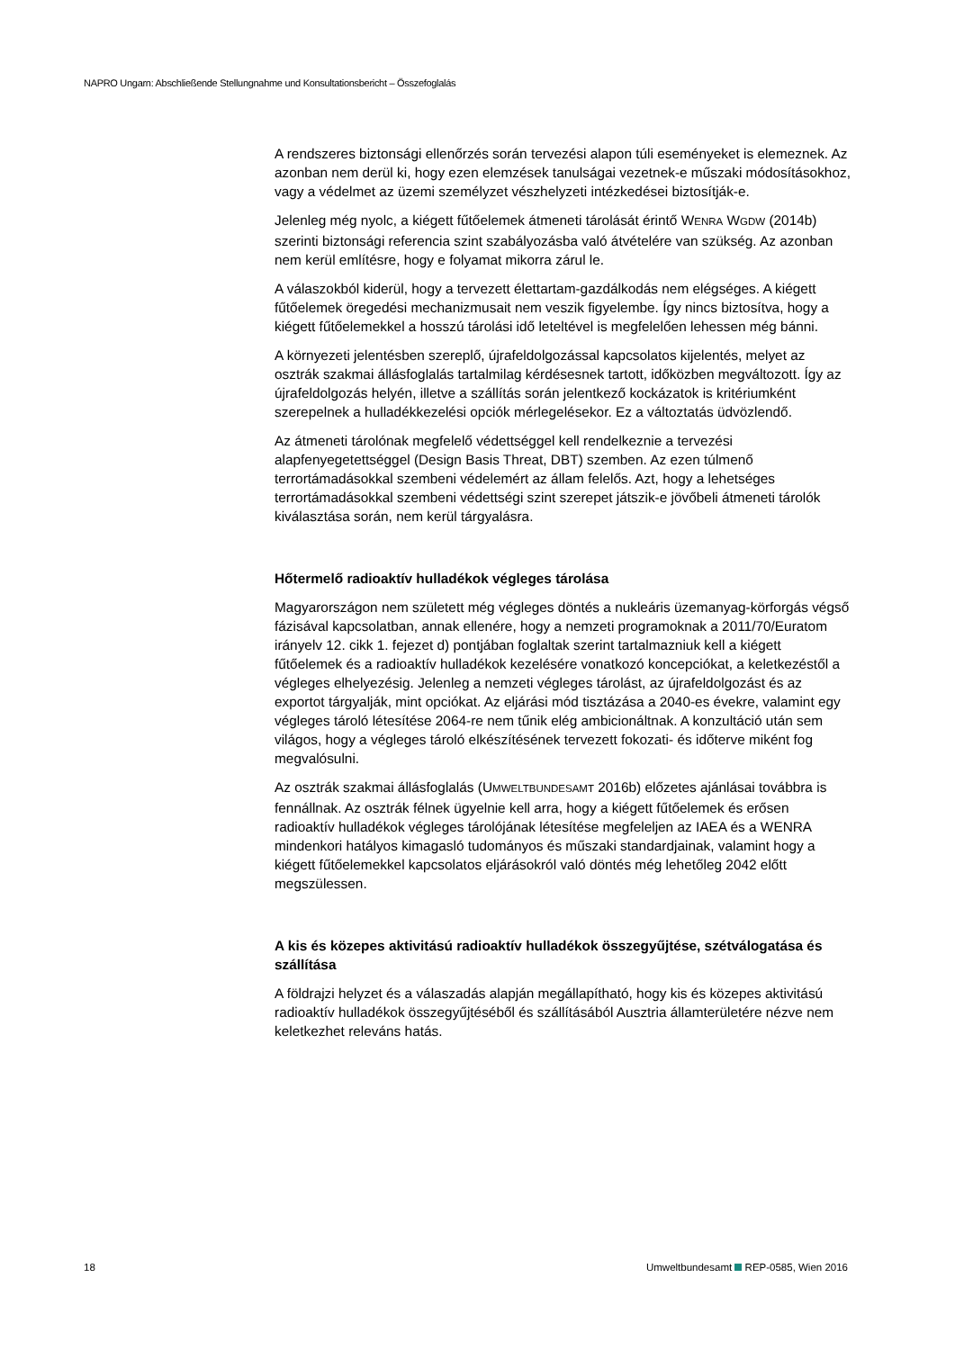NAPRO Ungarn: Abschließende Stellungnahme und Konsultationsbericht – Összefoglalás
A rendszeres biztonsági ellenőrzés során tervezési alapon túli eseményeket is elemeznek. Az azonban nem derül ki, hogy ezen elemzések tanulságai vezetnek-e műszaki módosításokhoz, vagy a védelmet az üzemi személyzet vészhelyzeti intézkedései biztosítják-e.
Jelenleg még nyolc, a kiégett fűtőelemek átmeneti tárolását érintő WENRA WGDW (2014b) szerinti biztonsági referencia szint szabályozásba való átvételére van szükség. Az azonban nem kerül említésre, hogy e folyamat mikorra zárul le.
A válaszokból kiderül, hogy a tervezett élettartam-gazdálkodás nem elégséges. A kiégett fűtőelemek öregedési mechanizmusait nem veszik figyelembe. Így nincs biztosítva, hogy a kiégett fűtőelemekkel a hosszú tárolási idő leteltével is megfelelően lehessen még bánni.
A környezeti jelentésben szereplő, újrafeldolgozással kapcsolatos kijelentés, melyet az osztrák szakmai állásfoglalás tartalmilag kérdésesnek tartott, időközben megváltozott. Így az újrafeldolgozás helyén, illetve a szállítás során jelentkező kockázatok is kritériumként szerepelnek a hulladékkezelési opciók mérlegelésekor. Ez a változtatás üdvözlendő.
Az átmeneti tárolónak megfelelő védettséggel kell rendelkeznie a tervezési alapfenyegetettséggel (Design Basis Threat, DBT) szemben. Az ezen túlmenő terrortámadásokkal szembeni védelemért az állam felelős. Azt, hogy a lehetséges terrortámadásokkal szembeni védettségi szint szerepet játszik-e jövőbeli átmeneti tárolók kiválasztása során, nem kerül tárgyalásra.
Hőtermelő radioaktív hulladékok végleges tárolása
Magyarországon nem született még végleges döntés a nukleáris üzemanyag-körforgás végső fázisával kapcsolatban, annak ellenére, hogy a nemzeti programoknak a 2011/70/Euratom irányelv 12. cikk 1. fejezet d) pontjában foglaltak szerint tartalmazniuk kell a kiégett fűtőelemek és a radioaktív hulladékok kezelésére vonatkozó koncepciókat, a keletkezéstől a végleges elhelyezésig. Jelenleg a nemzeti végleges tárolást, az újrafeldolgozást és az exportot tárgyalják, mint opciókat. Az eljárási mód tisztázása a 2040-es évekre, valamint egy végleges tároló létesítése 2064-re nem tűnik elég ambicionáltnak. A konzultáció után sem világos, hogy a végleges tároló elkészítésének tervezett fokozati- és időterve miként fog megvalósulni.
Az osztrák szakmai állásfoglalás (UMWELTBUNDESAMT 2016b) előzetes ajánlásai továbbra is fennállnak. Az osztrák félnek ügyelnie kell arra, hogy a kiégett fűtőelemek és erősen radioaktív hulladékok végleges tárolójának létesítése megfeleljen az IAEA és a WENRA mindenkori hatályos kimagasló tudományos és műszaki standardjainak, valamint hogy a kiégett fűtőelemekkel kapcsolatos eljárásokról való döntés még lehetőleg 2042 előtt megszülessen.
A kis és közepes aktivitású radioaktív hulladékok összegyűjtése, szétválogatása és szállítása
A földrajzi helyzet és a válaszadás alapján megállapítható, hogy kis és közepes aktivitású radioaktív hulladékok összegyűjtéséből és szállításából Ausztria államterületére nézve nem keletkezhet releváns hatás.
18 Umweltbundesamt REP-0585, Wien 2016